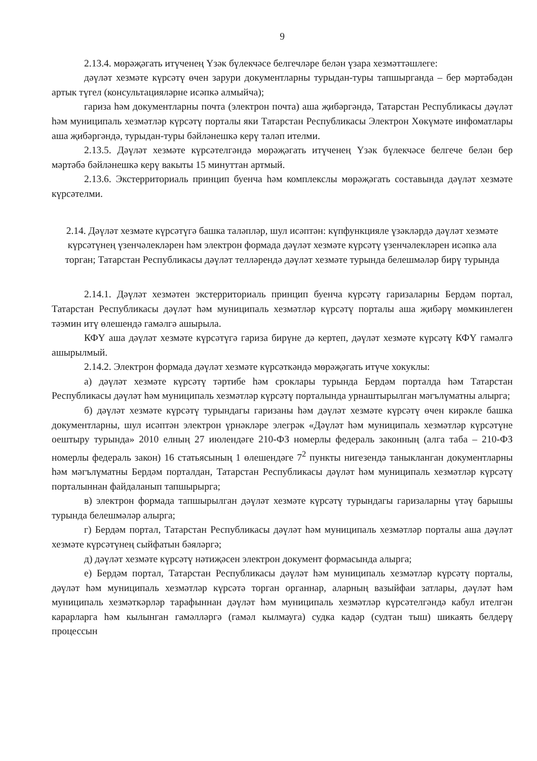9
2.13.4. мөрәҗәгать итүченең Үзәк бүлекчәсе белгечләре белән үзара хезмәттәшлеге:
дәүләт хезмәте күрсәтү өчен зарури документларны турыдан-туры тапшырганда – бер мәртәбәдән артык түгел (консультацияләрне исәпкә алмыйча);
гариза һәм документларны почта (электрон почта) аша җибәргәндә, Татарстан Республикасы дәүләт һәм муниципаль хезмәтләр күрсәтү порталы яки Татарстан Республикасы Электрон Хөкүмәте инфоматлары аша җибәргәндә, турыдан-туры бәйләнешкә керү таләп ителми.
2.13.5. Дәүләт хезмәте күрсәтелгәндә мөрәҗәгать итүченең Үзәк бүлекчәсе белгече белән бер мәртәбә бәйләнешкә керү вакыты 15 минуттан артмый.
2.13.6. Экстерриториаль принцип буенча һәм комплекслы мөрәҗәгать составында дәүләт хезмәте күрсәтелми.
2.14. Дәүләт хезмәте күрсәтүгә башка таләпләр, шул исәптән: күпфункцияле үзәкләрдә дәүләт хезмәте күрсәтүнең үзенчәлекләрен һәм электрон формада дәүләт хезмәте күрсәтү үзенчәлекләрен исәпкә ала торган; Татарстан Республикасы дәүләт телләрендә дәүләт хезмәте турында белешмәләр бирү турында
2.14.1. Дәүләт хезмәтен экстерриториаль принцип буенча күрсәтү гаризаларны Бердәм портал, Татарстан Республикасы дәүләт һәм муниципаль хезмәтләр күрсәтү порталы аша җибәрү мөмкинлеген тәэмин итү өлешендә гамәлгә ашырыла.
КФҮ аша дәүләт хезмәте күрсәтүгә гариза бирүне дә кертеп, дәүләт хезмәте күрсәтү КФҮ гамәлгә ашырылмый.
2.14.2. Электрон формада дәүләт хезмәте күрсәткәндә мөрәҗәгать итүче хокуклы:
а) дәүләт хезмәте күрсәтү тәртибе һәм сроклары турында Бердәм порталда һәм Татарстан Республикасы дәүләт һәм муниципаль хезмәтләр күрсәтү порталында урнаштырылган мәгълүматны алырга;
б) дәүләт хезмәте күрсәтү турындагы гаризаны һәм дәүләт хезмәте күрсәтү өчен кирәкле башка документларны, шул исәптән электрон үрнәкләре элегрәк «Дәүләт һәм муниципаль хезмәтләр күрсәтүне оештыру турында» 2010 елның 27 июлендәге 210-ФЗ номерлы федераль законның (алга таба – 210-ФЗ номерлы федераль закон) 16 статьясының 1 өлешендәге 7<sup>2</sup> пункты нигезендә таныкланган документларны һәм мәгълүматны Бердәм порталдан, Татарстан Республикасы дәүләт һәм муниципаль хезмәтләр күрсәтү порталыннан файдаланып тапшырырга;
в) электрон формада тапшырылган дәүләт хезмәте күрсәтү турындагы гаризаларны үтәү барышы турында белешмәләр алырга;
г) Бердәм портал, Татарстан Республикасы дәүләт һәм муниципаль хезмәтләр порталы аша дәүләт хезмәте күрсәтүнең сыйфатын бәяләргә;
д) дәүләт хезмәте күрсәтү нәтиҗәсен электрон документ формасында алырга;
е) Бердәм портал, Татарстан Республикасы дәүләт һәм муниципаль хезмәтләр күрсәтү порталы, дәүләт һәм муниципаль хезмәтләр күрсәтә торган органнар, аларның вазыйфаи затлары, дәүләт һәм муниципаль хезмәткәрләр тарафыннан дәүләт һәм муниципаль хезмәтләр күрсәтелгәндә кабул ителгән карарларга һәм кылынган гамәлләргә (гамәл кылмауга) судка кадәр (судтан тыш) шикаять белдерү процессын